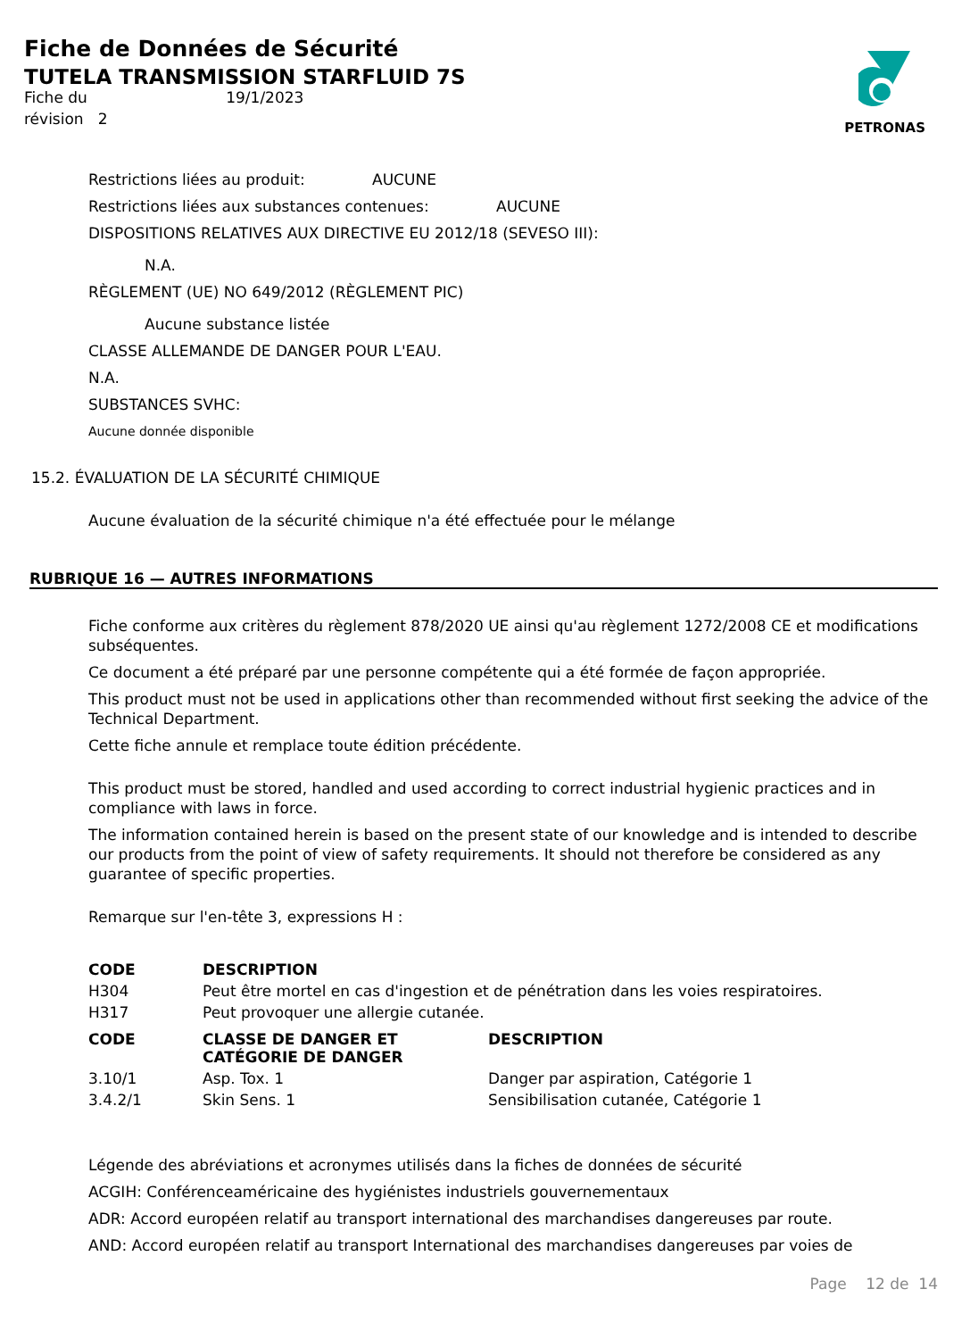Fiche de Données de Sécurité
TUTELA TRANSMISSION STARFLUID 7S
Fiche du 19/1/2023
révision 2
PETRONAS
Restrictions liées au produit: AUCUNE
Restrictions liées aux substances contenues: AUCUNE
DISPOSITIONS RELATIVES AUX DIRECTIVE EU 2012/18 (SEVESO III):
N.A.
RÈGLEMENT (UE) NO 649/2012 (RÈGLEMENT PIC)
Aucune substance listée
CLASSE ALLEMANDE DE DANGER POUR L'EAU.
N.A.
SUBSTANCES SVHC:
Aucune donnée disponible
15.2. ÉVALUATION DE LA SÉCURITÉ CHIMIQUE
Aucune évaluation de la sécurité chimique n'a été effectuée pour le mélange
RUBRIQUE 16 — AUTRES INFORMATIONS
Fiche conforme aux critères du règlement 878/2020 UE ainsi qu'au règlement 1272/2008 CE et modifications subséquentes.
Ce document a été préparé par une personne compétente qui a été formée de façon appropriée.
This product must not be used in applications other than recommended without first seeking the advice of the Technical Department.
Cette fiche annule et remplace toute édition précédente.
This product must be stored, handled and used according to correct industrial hygienic practices and in compliance with laws in force.
The information contained herein is based on the present state of our knowledge and is intended to describe our products from the point of view of safety requirements. It should not therefore be considered as any guarantee of specific properties.
Remarque sur l'en-tête 3, expressions H :
| CODE | DESCRIPTION |
| --- | --- |
| H304 | Peut être mortel en cas d'ingestion et de pénétration dans les voies respiratoires. |
| H317 | Peut provoquer une allergie cutanée. |
| CODE | CLASSE DE DANGER ET CATÉGORIE DE DANGER | DESCRIPTION |
| --- | --- | --- |
| 3.10/1 | Asp. Tox. 1 | Danger par aspiration, Catégorie 1 |
| 3.4.2/1 | Skin Sens. 1 | Sensibilisation cutanée, Catégorie 1 |
Légende des abréviations et acronymes utilisés dans la fiches de données de sécurité
ACGIH: Conférenceaméricaine des hygiénistes industriels gouvernementaux
ADR: Accord européen relatif au transport international des marchandises dangereuses par route.
AND: Accord européen relatif au transport International des marchandises dangereuses par voies de
Page 12 de 14